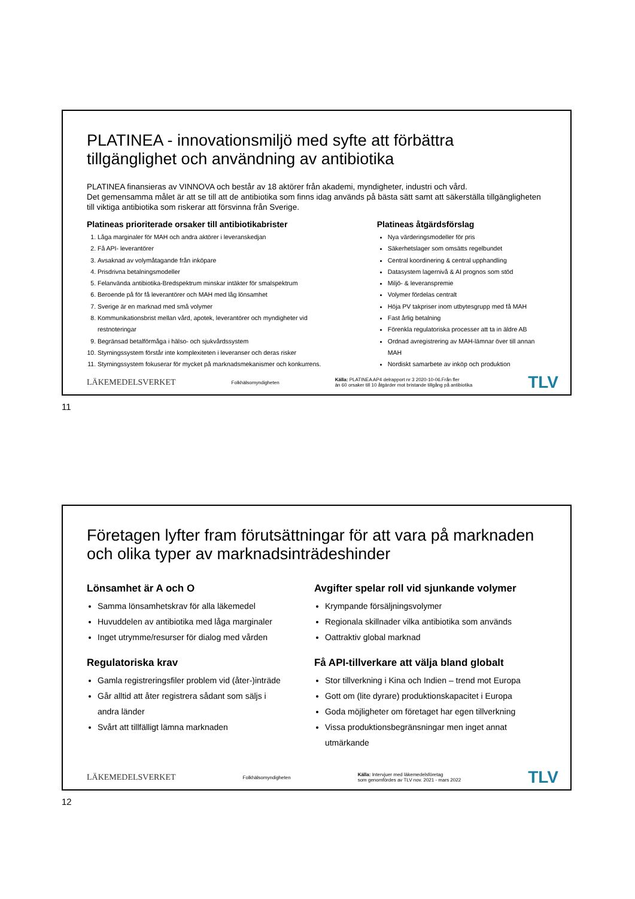PLATINEA - innovationsmiljö med syfte att förbättra tillgänglighet och användning av antibiotika
PLATINEA finansieras av VINNOVA och består av 18 aktörer från akademi, myndigheter, industri och vård.
Det gemensamma målet är att se till att de antibiotika som finns idag används på bästa sätt samt att säkerställa tillgängligheten till viktiga antibiotika som riskerar att försvinna från Sverige.
Platineas prioriterade orsaker till antibiotikabrister
1. Låga marginaler för MAH och andra aktörer i leveranskedjan
2. Få API- leverantörer
3. Avsaknad av volymåtagande från inköpare
4. Prisdrivna betalningsmodeller
5. Felanvända antibiotika-Bredspektrum minskar intäkter för smalspektrum
6. Beroende på för få leverantörer och MAH med låg lönsamhet
7. Sverige är en marknad med små volymer
8. Kommunikationsbrist mellan vård, apotek, leverantörer och myndigheter vid restnoteringar
9. Begränsad betalförmåga i hälso- och sjukvårdssystem
10. Styrningssystem förstår inte komplexiteten i leveranser och deras risker
11. Styrningssystem fokuserar för mycket på marknadsmekanismer och konkurrens.
Platineas åtgärdsförslag
Nya värderingsmodeller för pris
Säkerhetslager som omsätts regelbundet
Central koordinering & central upphandling
Datasystem lagernivå & AI prognos som stöd
Miljö- & leveranspremie
Volymer fördelas centralt
Höja PV takpriser inom utbytesgrupp med få MAH
Fast årlig betalning
Förenkla regulatoriska processer att ta in äldre AB
Ordnad avregistrering av MAH-lämnar över till annan MAH
Nordiskt samarbete av inköp och produktion
LÄKEMEDELSVERKET Folkhälsomyndigheten Källa: PLATINEA AP4 delrapport nr 3 2020-10-06.Från fler
än 60 orsaker till 10 åtgärder mot bristande tillgång på antibiotika TLV
11
Företagen lyfter fram förutsättningar för att vara på marknaden och olika typer av marknadsinträdeshinder
Lönsamhet är A och O
Samma lönsamhetskrav för alla läkemedel
Huvuddelen av antibiotika med låga marginaler
Inget utrymme/resurser för dialog med vården
Regulatoriska krav
Gamla registreringsfiler problem vid (åter-)inträde
Går alltid att åter registrera sådant som säljs i andra länder
Svårt att tillfälligt lämna marknaden
Avgifter spelar roll vid sjunkande volymer
Krympande försäljningsvolymer
Regionala skillnader vilka antibiotika som används
Oattraktiv global marknad
Få API-tillverkare att välja bland globalt
Stor tillverkning i Kina och Indien – trend mot Europa
Gott om (lite dyrare) produktionskapacitet i Europa
Goda möjligheter om företaget har egen tillverkning
Vissa produktionsbegränsningar men inget annat utmärkande
LÄKEMEDELSVERKET Folkhälsomyndigheten Källa: Intervjuer med läkemedelsföretag
som genomfördes av TLV nov. 2021 - mars 2022 TLV
12